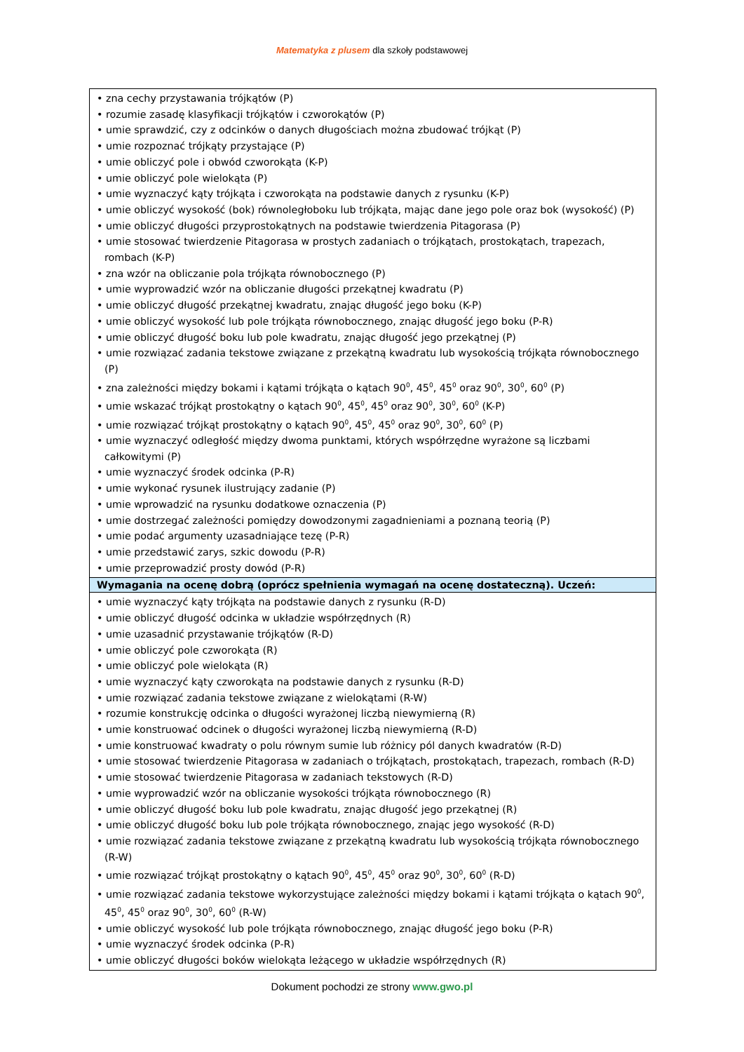Matematyka z plusem dla szkoły podstawowej
| • zna cechy przystawania trójkątów (P) • rozumie zasadę klasyfikacji trójkątów i czworokątów (P) • umie sprawdzić, czy z odcinków o danych długościach można zbudować trójkąt (P) • umie rozpoznać trójkąty przystające (P) • umie obliczyć pole i obwód czworokąta (K-P) • umie obliczyć pole wielokąta (P) • umie wyznaczyć kąty trójkąta i czworokąta na podstawie danych z rysunku (K-P) • umie obliczyć wysokość (bok) równoległoboku lub trójkąta, mając dane jego pole oraz bok (wysokość) (P) • umie obliczyć długości przyprostokątnych na podstawie twierdzenia Pitagorasa (P) • umie stosować twierdzenie Pitagorasa w prostych zadaniach o trójkątach, prostokątach, trapezach, rombach (K-P) • zna wzór na obliczanie pola trójkąta równobocznego (P) • umie wyprowadzić wzór na obliczanie długości przekątnej kwadratu (P) • umie obliczyć długość przekątnej kwadratu, znając długość jego boku (K-P) • umie obliczyć wysokość lub pole trójkąta równobocznego, znając długość jego boku (P-R) • umie obliczyć długość boku lub pole kwadratu, znając długość jego przekątnej (P) • umie rozwiązać zadania tekstowe związane z przekątną kwadratu lub wysokością trójkąta równobocznego (P) • zna zależności między bokami i kątami trójkąta o kątach 90<sup>0</sup>, 45<sup>0</sup>, 45<sup>0</sup> oraz 90<sup>0</sup>, 30<sup>0</sup>, 60<sup>0</sup> (P) • umie wskazać trójkąt prostokątny o kątach 90<sup>0</sup>, 45<sup>0</sup>, 45<sup>0</sup> oraz 90<sup>0</sup>, 30<sup>0</sup>, 60<sup>0</sup> (K-P) • umie rozwiązać trójkąt prostokątny o kątach 90<sup>0</sup>, 45<sup>0</sup>, 45<sup>0</sup> oraz 90<sup>0</sup>, 30<sup>0</sup>, 60<sup>0</sup> (P) • umie wyznaczyć odległość między dwoma punktami, których współrzędne wyrażone są liczbami całkowitymi (P) • umie wyznaczyć środek odcinka (P-R) • umie wykonać rysunek ilustrujący zadanie (P) • umie wprowadzić na rysunku dodatkowe oznaczenia (P) • umie dostrzegać zależności pomiędzy dowodzonymi zagadnieniami a poznaną teorią (P) • umie podać argumenty uzasadniające tezę (P-R) • umie przedstawić zarys, szkic dowodu (P-R) • umie przeprowadzić prosty dowód (P-R) |
| Wymagania na ocenę dobrą (oprócz spełnienia wymagań na ocenę dostateczną). Uczeń: |
| • umie wyznaczyć kąty trójkąta na podstawie danych z rysunku (R-D) • umie obliczyć długość odcinka w układzie współrzędnych (R) • umie uzasadnić przystawanie trójkątów (R-D) • umie obliczyć pole czworokąta (R) • umie obliczyć pole wielokąta (R) • umie wyznaczyć kąty czworokąta na podstawie danych z rysunku (R-D) • umie rozwiązać zadania tekstowe związane z wielokątami (R-W) • rozumie konstrukcję odcinka o długości wyrażonej liczbą niewymierną (R) • umie konstruować odcinek o długości wyrażonej liczbą niewymierną (R-D) • umie konstruować kwadraty o polu równym sumie lub różnicy pól danych kwadratów (R-D) • umie stosować twierdzenie Pitagorasa w zadaniach o trójkątach, prostokątach, trapezach, rombach (R-D) • umie stosować twierdzenie Pitagorasa w zadaniach tekstowych (R-D) • umie wyprowadzić wzór na obliczanie wysokości trójkąta równobocznego (R) • umie obliczyć długość boku lub pole kwadratu, znając długość jego przekątnej (R) • umie obliczyć długość boku lub pole trójkąta równobocznego, znając jego wysokość (R-D) • umie rozwiązać zadania tekstowe związane z przekątną kwadratu lub wysokością trójkąta równobocznego (R-W) • umie rozwiązać trójkąt prostokątny o kątach 90<sup>0</sup>, 45<sup>0</sup>, 45<sup>0</sup> oraz 90<sup>0</sup>, 30<sup>0</sup>, 60<sup>0</sup> (R-D) • umie rozwiązać zadania tekstowe wykorzystujące zależności między bokami i kątami trójkąta o kątach 90<sup>0</sup>, 45<sup>0</sup>, 45<sup>0</sup> oraz 90<sup>0</sup>, 30<sup>0</sup>, 60<sup>0</sup> (R-W) • umie obliczyć wysokość lub pole trójkąta równobocznego, znając długość jego boku (P-R) • umie wyznaczyć środek odcinka (P-R) • umie obliczyć długości boków wielokąta leżącego w układzie współrzędnych (R) |
Dokument pochodzi ze strony www.gwo.pl